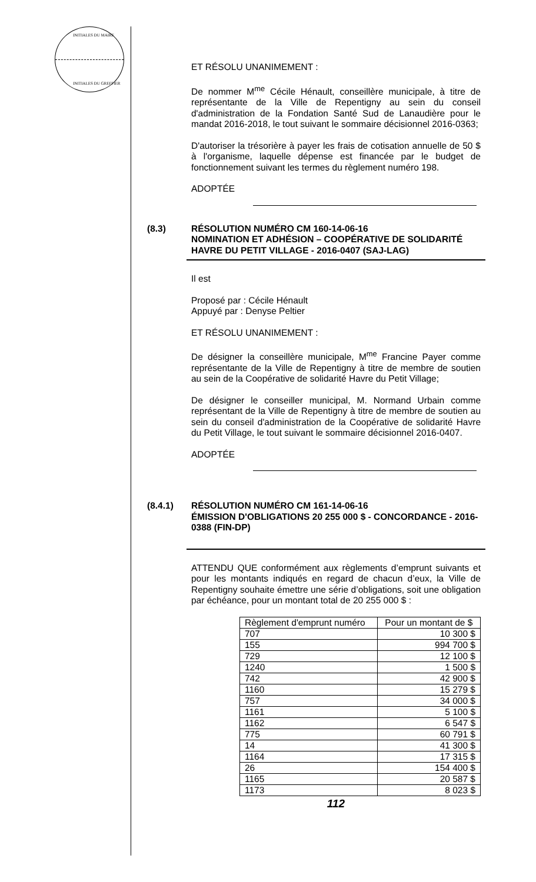INITIALES DU MAIRE
INITIALES DU GREFFIER
ET RÉSOLU UNANIMEMENT :
De nommer M<sup>me</sup> Cécile Hénault, conseillère municipale, à titre de représentante de la Ville de Repentigny au sein du conseil d'administration de la Fondation Santé Sud de Lanaudière pour le mandat 2016-2018, le tout suivant le sommaire décisionnel 2016-0363;
D'autoriser la trésorière à payer les frais de cotisation annuelle de 50 $ à l'organisme, laquelle dépense est financée par le budget de fonctionnement suivant les termes du règlement numéro 198.
ADOPTÉE
(8.3) RÉSOLUTION NUMÉRO CM 160-14-06-16
NOMINATION ET ADHÉSION – COOPÉRATIVE DE SOLIDARITÉ HAVRE DU PETIT VILLAGE - 2016-0407 (SAJ-LAG)
Il est
Proposé par : Cécile Hénault
Appuyé par : Denyse Peltier
ET RÉSOLU UNANIMEMENT :
De désigner la conseillère municipale, M<sup>me</sup> Francine Payer comme représentante de la Ville de Repentigny à titre de membre de soutien au sein de la Coopérative de solidarité Havre du Petit Village;
De désigner le conseiller municipal, M. Normand Urbain comme représentant de la Ville de Repentigny à titre de membre de soutien au sein du conseil d'administration de la Coopérative de solidarité Havre du Petit Village, le tout suivant le sommaire décisionnel 2016-0407.
ADOPTÉE
(8.4.1) RÉSOLUTION NUMÉRO CM 161-14-06-16
ÉMISSION D'OBLIGATIONS 20 255 000 $ - CONCORDANCE - 2016-0388 (FIN-DP)
ATTENDU QUE conformément aux règlements d’emprunt suivants et pour les montants indiqués en regard de chacun d’eux, la Ville de Repentigny souhaite émettre une série d’obligations, soit une obligation par échéance, pour un montant total de 20 255 000 $ :
| Règlement d'emprunt numéro | Pour un montant de $ |
| --- | --- |
| 707 | 10 300 $ |
| 155 | 994 700 $ |
| 729 | 12 100 $ |
| 1240 | 1 500 $ |
| 742 | 42 900 $ |
| 1160 | 15 279 $ |
| 757 | 34 000 $ |
| 1161 | 5 100 $ |
| 1162 | 6 547 $ |
| 775 | 60 791 $ |
| 14 | 41 300 $ |
| 1164 | 17 315 $ |
| 26 | 154 400 $ |
| 1165 | 20 587 $ |
| 1173 | 8 023 $ |
112